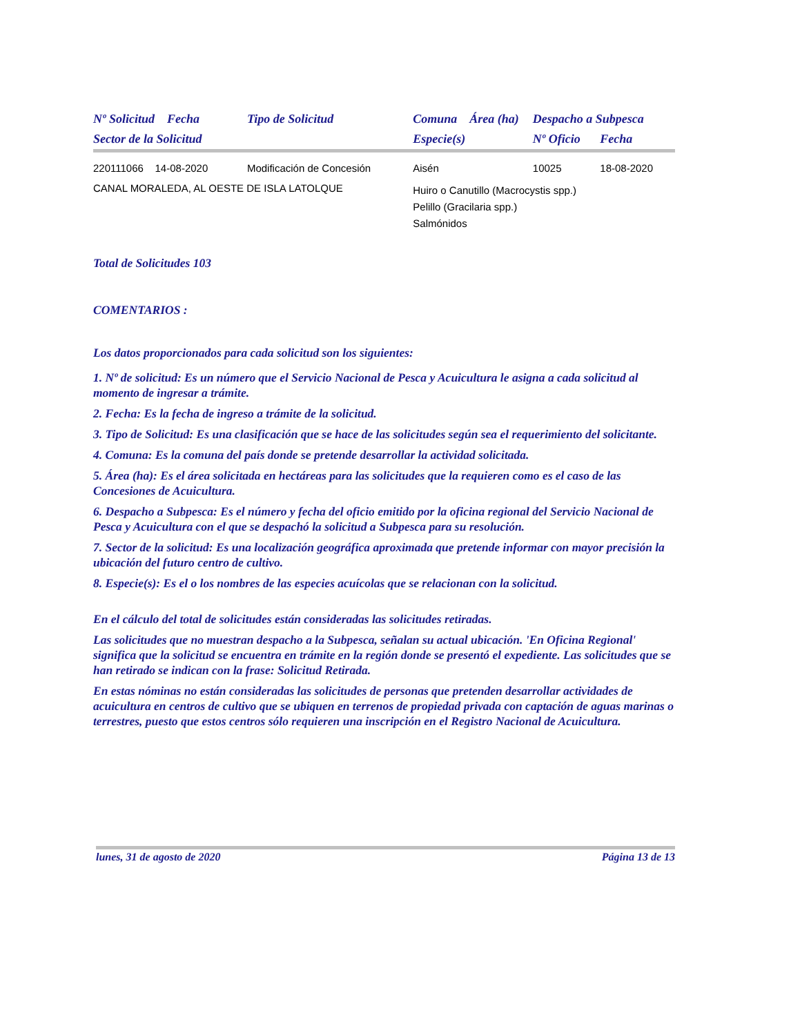| Nº Solicitud Fecha | Tipo de Solicitud | Comuna | Área (ha) | Despacho a Subpesca | |
| --- | --- | --- | --- | --- | --- |
| Sector de la Solicitud | | Especie(s) | | Nº Oficio | Fecha |
| 220111066 14-08-2020 | Modificación de Concesión | Aisén | | 10025 | 18-08-2020 |
| CANAL MORALEDA, AL OESTE DE ISLA LATOLQUE | | Huiro o Canutillo (Macrocystis spp.) Pelillo (Gracilaria spp.) Salmónidos | | | |
Total de Solicitudes 103
COMENTARIOS :
Los datos proporcionados para cada solicitud son los siguientes:
1. Nº de solicitud: Es un número que el Servicio Nacional de Pesca y Acuicultura le asigna a cada solicitud al momento de ingresar a trámite.
2. Fecha: Es la fecha de ingreso a trámite de la solicitud.
3. Tipo de Solicitud: Es una clasificación que se hace de las solicitudes según sea el requerimiento del solicitante.
4. Comuna: Es la comuna del país donde se pretende desarrollar la actividad solicitada.
5. Área (ha): Es el área solicitada en hectáreas para las solicitudes que la requieren como es el caso de las Concesiones de Acuicultura.
6. Despacho a Subpesca: Es el número y fecha del oficio emitido por la oficina regional del Servicio Nacional de Pesca y Acuicultura con el que se despachó la solicitud a Subpesca para su resolución.
7. Sector de la solicitud: Es una localización geográfica aproximada que pretende informar con mayor precisión la ubicación del futuro centro de cultivo.
8. Especie(s): Es el o los nombres de las especies acuícolas que se relacionan con la solicitud.
En el cálculo del total de solicitudes están consideradas las solicitudes retiradas.
Las solicitudes que no muestran despacho a la Subpesca, señalan su actual ubicación. 'En Oficina Regional' significa que la solicitud se encuentra en trámite en la región donde se presentó el expediente. Las solicitudes que se han retirado se indican con la frase: Solicitud Retirada.
En estas nóminas no están consideradas las solicitudes de personas que pretenden desarrollar actividades de acuicultura en centros de cultivo que se ubiquen en terrenos de propiedad privada con captación de aguas marinas o terrestres, puesto que estos centros sólo requieren una inscripción en el Registro Nacional de Acuicultura.
lunes, 31 de agosto de 2020 Página 13 de 13